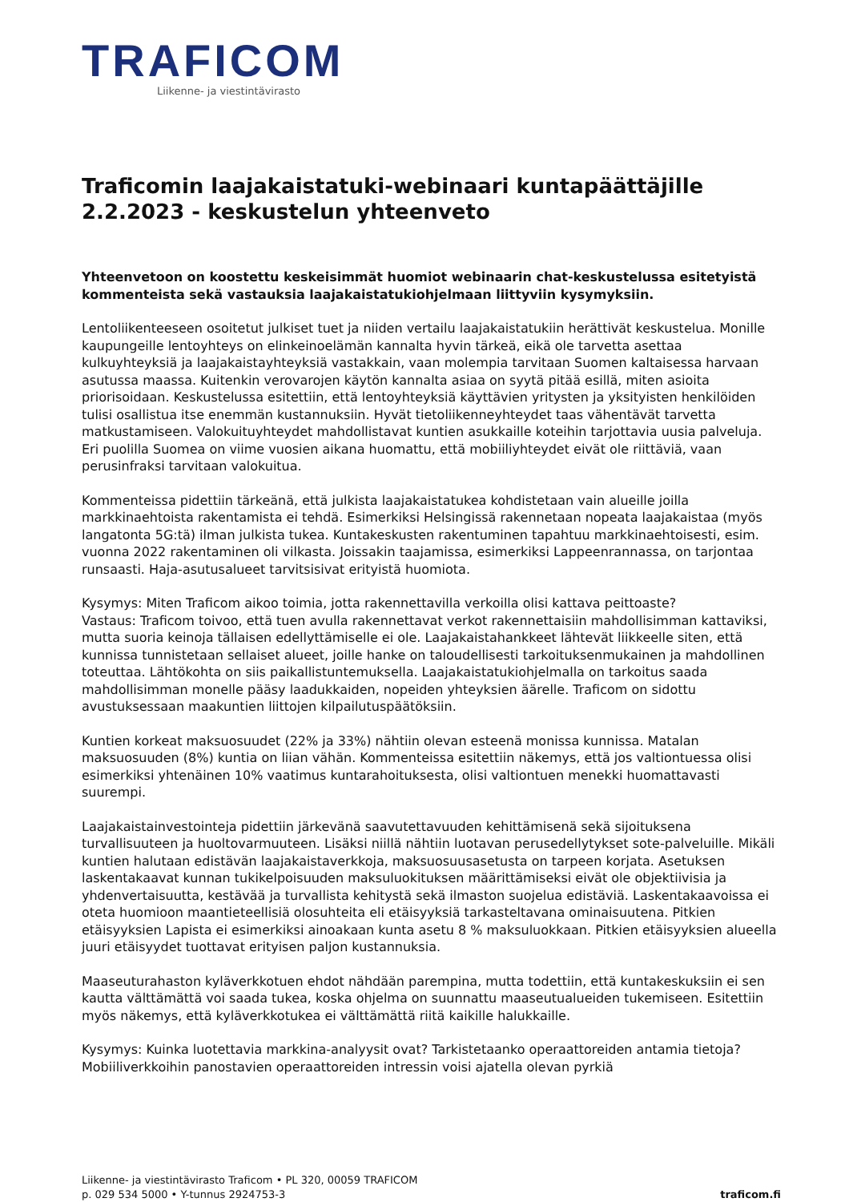TRAFICOM
Liikenne- ja viestintävirasto
Traficomin laajakaistatuki-webinaari kuntapäättäjille 2.2.2023 - keskustelun yhteenveto
Yhteenvetoon on koostettu keskeisimmät huomiot webinaarin chat-keskustelussa esitetyistä kommenteista sekä vastauksia laajakaistatukiohjelmaan liittyviin kysymyksiin.
Lentoliikenteeseen osoitetut julkiset tuet ja niiden vertailu laajakaistatukiin herättivät keskustelua. Monille kaupungeille lentoyhteys on elinkeinoelämän kannalta hyvin tärkeä, eikä ole tarvetta asettaa kulkuyhteyksiä ja laajakaistayhteyksiä vastakkain, vaan molempia tarvitaan Suomen kaltaisessa harvaan asutussa maassa. Kuitenkin verovarojen käytön kannalta asiaa on syytä pitää esillä, miten asioita priorisoidaan. Keskustelussa esitettiin, että lentoyhteyksiä käyttävien yritysten ja yksityisten henkilöiden tulisi osallistua itse enemmän kustannuksiin. Hyvät tietoliikenneyhteydet taas vähentävät tarvetta matkustamiseen. Valokuituyhteydet mahdollistavat kuntien asukkaille koteihin tarjottavia uusia palveluja. Eri puolilla Suomea on viime vuosien aikana huomattu, että mobiiliyhteydet eivät ole riittäviä, vaan perusinfraksi tarvitaan valokuitua.
Kommenteissa pidettiin tärkeänä, että julkista laajakaistatukea kohdistetaan vain alueille joilla markkinaehtoista rakentamista ei tehdä. Esimerkiksi Helsingissä rakennetaan nopeata laajakaistaa (myös langatonta 5G:tä) ilman julkista tukea. Kuntakeskusten rakentuminen tapahtuu markkinaehtoisesti, esim. vuonna 2022 rakentaminen oli vilkasta. Joissakin taajamissa, esimerkiksi Lappeenrannassa, on tarjontaa runsaasti. Haja-asutusalueet tarvitsisivat erityistä huomiota.
Kysymys: Miten Traficom aikoo toimia, jotta rakennettavilla verkoilla olisi kattava peittoaste?
Vastaus: Traficom toivoo, että tuen avulla rakennettavat verkot rakennettaisiin mahdollisimman kattaviksi, mutta suoria keinoja tällaisen edellyttämiselle ei ole. Laajakaistahankkeet lähtevät liikkeelle siten, että kunnissa tunnistetaan sellaiset alueet, joille hanke on taloudellisesti tarkoituksenmukainen ja mahdollinen toteuttaa. Lähtökohta on siis paikallistuntemuksella. Laajakaistatukiohjelmalla on tarkoitus saada mahdollisimman monelle pääsy laadukkaiden, nopeiden yhteyksien äärelle. Traficom on sidottu avustuksessaan maakuntien liittojen kilpailutuspäätöksiin.
Kuntien korkeat maksuosuudet (22% ja 33%) nähtiin olevan esteenä monissa kunnissa. Matalan maksuosuuden (8%) kuntia on liian vähän. Kommenteissa esitettiin näkemys, että jos valtiontuessa olisi esimerkiksi yhtenäinen 10% vaatimus kuntarahoituksesta, olisi valtiontuen menekki huomattavasti suurempi.
Laajakaistainvestointeja pidettiin järkevänä saavutettavuuden kehittämisenä sekä sijoituksena turvallisuuteen ja huoltovarmuuteen. Lisäksi niillä nähtiin luotavan perusedellytykset sote-palveluille. Mikäli kuntien halutaan edistävän laajakaistaverkkoja, maksuosuusasetusta on tarpeen korjata. Asetuksen laskentakaavat kunnan tukikelpoisuuden maksuluokituksen määrittämiseksi eivät ole objektiivisia ja yhdenvertaisuutta, kestävää ja turvallista kehitystä sekä ilmaston suojelua edistäviä. Laskentakaavoissa ei oteta huomioon maantieteellisiä olosuhteita eli etäisyyksiä tarkasteltavana ominaisuutena. Pitkien etäisyyksien Lapista ei esimerkiksi ainoakaan kunta asetu 8 % maksuluokkaan. Pitkien etäisyyksien alueella juuri etäisyydet tuottavat erityisen paljon kustannuksia.
Maaseuturahaston kyläverkkotuen ehdot nähdään parempina, mutta todettiin, että kuntakeskuksiin ei sen kautta välttämättä voi saada tukea, koska ohjelma on suunnattu maaseutualueiden tukemiseen. Esitettiin myös näkemys, että kyläverkkotukea ei välttämättä riitä kaikille halukkaille.
Kysymys: Kuinka luotettavia markkina-analyysit ovat? Tarkistetaanko operaattoreiden antamia tietoja? Mobiiliverkkoihin panostavien operaattoreiden intressin voisi ajatella olevan pyrkiä
Liikenne- ja viestintävirasto Traficom • PL 320, 00059 TRAFICOM
p. 029 534 5000 • Y-tunnus 2924753-3
traficom.fi